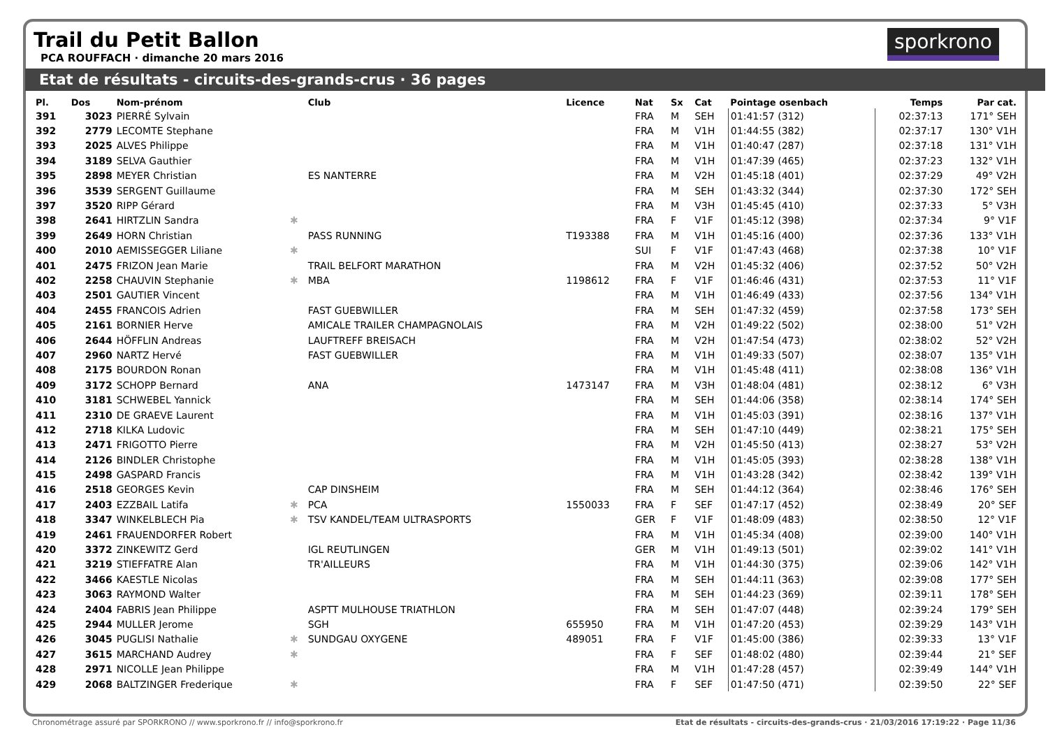Trail du Petit Ballon
PCA ROUFFACH · dimanche 20 mars 2016
sporkrono
Etat de résultats - circuits-des-grands-crus · 36 pages
| Pl. | Dos | Nom-prénom | | Club | Licence | Nat | Sx | Cat | Pointage osenbach | Temps | Par cat. |
| --- | --- | --- | --- | --- | --- | --- | --- | --- | --- | --- | --- |
| 391 | 3023 | PIERRÉ Sylvain | | | | FRA | M | SEH | 01:41:57 (312) | 02:37:13 | 171° SEH |
| 392 | 2779 | LECOMTE Stephane | | | | FRA | M | V1H | 01:44:55 (382) | 02:37:17 | 130° V1H |
| 393 | 2025 | ALVES Philippe | | | | FRA | M | V1H | 01:40:47 (287) | 02:37:18 | 131° V1H |
| 394 | 3189 | SELVA Gauthier | | | | FRA | M | V1H | 01:47:39 (465) | 02:37:23 | 132° V1H |
| 395 | 2898 | MEYER Christian | | ES NANTERRE | | FRA | M | V2H | 01:45:18 (401) | 02:37:29 | 49° V2H |
| 396 | 3539 | SERGENT Guillaume | | | | FRA | M | SEH | 01:43:32 (344) | 02:37:30 | 172° SEH |
| 397 | 3520 | RIPP Gérard | | | | FRA | M | V3H | 01:45:45 (410) | 02:37:33 | 5° V3H |
| 398 | 2641 | HIRTZLIN Sandra | ✱ | | | FRA | F | V1F | 01:45:12 (398) | 02:37:34 | 9° V1F |
| 399 | 2649 | HORN Christian | | PASS RUNNING | T193388 | FRA | M | V1H | 01:45:16 (400) | 02:37:36 | 133° V1H |
| 400 | 2010 | AEMISSEGGER Liliane | ✱ | | | SUI | F | V1F | 01:47:43 (468) | 02:37:38 | 10° V1F |
| 401 | 2475 | FRIZON Jean Marie | | TRAIL BELFORT MARATHON | | FRA | M | V2H | 01:45:32 (406) | 02:37:52 | 50° V2H |
| 402 | 2258 | CHAUVIN Stephanie | ✱ | MBA | 1198612 | FRA | F | V1F | 01:46:46 (431) | 02:37:53 | 11° V1F |
| 403 | 2501 | GAUTIER Vincent | | | | FRA | M | V1H | 01:46:49 (433) | 02:37:56 | 134° V1H |
| 404 | 2455 | FRANCOIS Adrien | | FAST GUEBWILLER | | FRA | M | SEH | 01:47:32 (459) | 02:37:58 | 173° SEH |
| 405 | 2161 | BORNIER Herve | | AMICALE TRAILER CHAMPAGNOLAIS | | FRA | M | V2H | 01:49:22 (502) | 02:38:00 | 51° V2H |
| 406 | 2644 | HÖFFLIN Andreas | | LAUFTREFF BREISACH | | FRA | M | V2H | 01:47:54 (473) | 02:38:02 | 52° V2H |
| 407 | 2960 | NARTZ Hervé | | FAST GUEBWILLER | | FRA | M | V1H | 01:49:33 (507) | 02:38:07 | 135° V1H |
| 408 | 2175 | BOURDON Ronan | | | | FRA | M | V1H | 01:45:48 (411) | 02:38:08 | 136° V1H |
| 409 | 3172 | SCHOPP Bernard | | ANA | 1473147 | FRA | M | V3H | 01:48:04 (481) | 02:38:12 | 6° V3H |
| 410 | 3181 | SCHWEBEL Yannick | | | | FRA | M | SEH | 01:44:06 (358) | 02:38:14 | 174° SEH |
| 411 | 2310 | DE GRAEVE Laurent | | | | FRA | M | V1H | 01:45:03 (391) | 02:38:16 | 137° V1H |
| 412 | 2718 | KILKA Ludovic | | | | FRA | M | SEH | 01:47:10 (449) | 02:38:21 | 175° SEH |
| 413 | 2471 | FRIGOTTO Pierre | | | | FRA | M | V2H | 01:45:50 (413) | 02:38:27 | 53° V2H |
| 414 | 2126 | BINDLER Christophe | | | | FRA | M | V1H | 01:45:05 (393) | 02:38:28 | 138° V1H |
| 415 | 2498 | GASPARD Francis | | | | FRA | M | V1H | 01:43:28 (342) | 02:38:42 | 139° V1H |
| 416 | 2518 | GEORGES Kevin | | CAP DINSHEIM | | FRA | M | SEH | 01:44:12 (364) | 02:38:46 | 176° SEH |
| 417 | 2403 | EZZBAIL Latifa | ✱ | PCA | 1550033 | FRA | F | SEF | 01:47:17 (452) | 02:38:49 | 20° SEF |
| 418 | 3347 | WINKELBLECH Pia | ✱ | TSV KANDEL/TEAM ULTRASPORTS | | GER | F | V1F | 01:48:09 (483) | 02:38:50 | 12° V1F |
| 419 | 2461 | FRAUENDORFER Robert | | | | FRA | M | V1H | 01:45:34 (408) | 02:39:00 | 140° V1H |
| 420 | 3372 | ZINKEWITZ Gerd | | IGL REUTLINGEN | | GER | M | V1H | 01:49:13 (501) | 02:39:02 | 141° V1H |
| 421 | 3219 | STIEFFATRE Alan | | TR'AILLEURS | | FRA | M | V1H | 01:44:30 (375) | 02:39:06 | 142° V1H |
| 422 | 3466 | KAESTLE Nicolas | | | | FRA | M | SEH | 01:44:11 (363) | 02:39:08 | 177° SEH |
| 423 | 3063 | RAYMOND Walter | | | | FRA | M | SEH | 01:44:23 (369) | 02:39:11 | 178° SEH |
| 424 | 2404 | FABRIS Jean Philippe | | ASPTT MULHOUSE TRIATHLON | | FRA | M | SEH | 01:47:07 (448) | 02:39:24 | 179° SEH |
| 425 | 2944 | MULLER Jerome | | SGH | 655950 | FRA | M | V1H | 01:47:20 (453) | 02:39:29 | 143° V1H |
| 426 | 3045 | PUGLISI Nathalie | ✱ | SUNDGAU OXYGENE | 489051 | FRA | F | V1F | 01:45:00 (386) | 02:39:33 | 13° V1F |
| 427 | 3615 | MARCHAND Audrey | ✱ | | | FRA | F | SEF | 01:48:02 (480) | 02:39:44 | 21° SEF |
| 428 | 2971 | NICOLLE Jean Philippe | | | | FRA | M | V1H | 01:47:28 (457) | 02:39:49 | 144° V1H |
| 429 | 2068 | BALTZINGER Frederique | ✱ | | | FRA | F | SEF | 01:47:50 (471) | 02:39:50 | 22° SEF |
Chronométrage assuré par SPORKRONO // www.sporkrono.fr // info@sporkrono.fr Etat de résultats - circuits-des-grands-crus · 21/03/2016 17:19:22 · Page 11/36